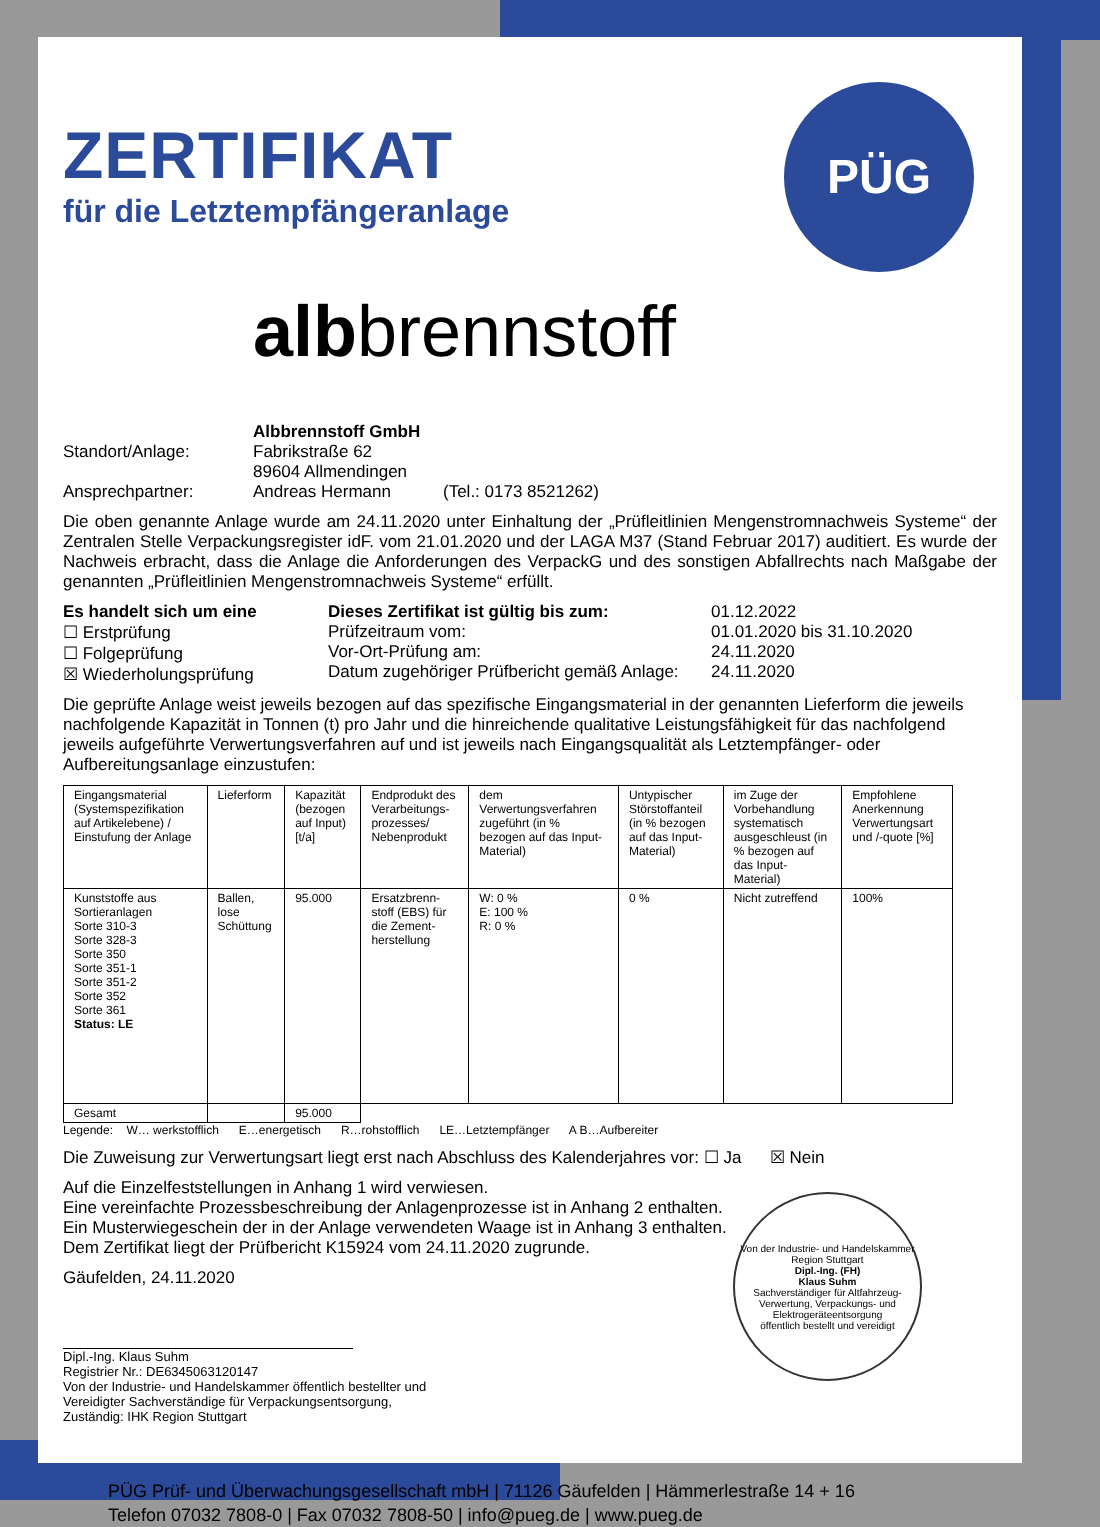PÜG
ZERTIFIKAT
für die Letztempfängeranlage
albbrennstoff
Albbrennstoff GmbH
Standort/Anlage: Fabrikstraße 62
89604 Allmendingen
Ansprechpartner: Andreas Hermann (Tel.: 0173 8521262)
Die oben genannte Anlage wurde am 24.11.2020 unter Einhaltung der „Prüfleitlinien Mengenstromnachweis Systeme“ der Zentralen Stelle Verpackungsregister idF. vom 21.01.2020 und der LAGA M37 (Stand Februar 2017) auditiert. Es wurde der Nachweis erbracht, dass die Anlage die Anforderungen des VerpackG und des sonstigen Abfallrechts nach Maßgabe der genannten „Prüfleitlinien Mengenstromnachweis Systeme“ erfüllt.
Es handelt sich um eine
☐ Erstprüfung
☐ Folgeprüfung
☒ Wiederholungsprüfung
Dieses Zertifikat ist gültig bis zum:
Prüfzeitraum vom:
Vor-Ort-Prüfung am:
Datum zugehöriger Prüfbericht gemäß Anlage:
01.12.2022
01.01.2020 bis 31.10.2020
24.11.2020
24.11.2020
Die geprüfte Anlage weist jeweils bezogen auf das spezifische Eingangsmaterial in der genannten Lieferform die jeweils nachfolgende Kapazität in Tonnen (t) pro Jahr und die hinreichende qualitative Leistungsfähigkeit für das nachfolgend jeweils aufgeführte Verwertungsverfahren auf und ist jeweils nach Eingangsqualität als Letztempfänger- oder Aufbereitungsanlage einzustufen:
| Eingangsmaterial (Systemspezifikation auf Artikelebene) / Einstufung der Anlage | Lieferform | Kapazität (bezogen auf Input) [t/a] | Endprodukt des Verarbeitungs-prozesses/ Nebenprodukt | dem Verwertungsverfahren zugeführt (in % bezogen auf das Input-Material) | Untypischer Störstoffanteil (in % bezogen auf das Input-Material) | im Zuge der Vorbehandlung systematisch ausgeschleust (in % bezogen auf das Input-Material) | Empfohlene Anerkennung Verwertungsart und /-quote [%] |
| Kunststoffe aus Sortieranlagen Sorte 310-3 Sorte 328-3 Sorte 350 Sorte 351-1 Sorte 351-2 Sorte 352 Sorte 361 Status: LE | Ballen, lose Schüttung | 95.000 | Ersatzbrenn-stoff (EBS) für die Zement-herstellung | W: 0 % E: 100 % R: 0 % | 0 % | Nicht zutreffend | 100% |
| Gesamt | | 95.000 | | | | | |
Legende: W… werkstofflich E…energetisch R…rohstofflich LE…Letztempfänger A B…Aufbereiter
Die Zuweisung zur Verwertungsart liegt erst nach Abschluss des Kalenderjahres vor: ☐ Ja ☒ Nein
Auf die Einzelfeststellungen in Anhang 1 wird verwiesen.
Eine vereinfachte Prozessbeschreibung der Anlagenprozesse ist in Anhang 2 enthalten.
Ein Musterwiegeschein der in der Anlage verwendeten Waage ist in Anhang 3 enthalten.
Dem Zertifikat liegt der Prüfbericht K15924 vom 24.11.2020 zugrunde.
Gäufelden, 24.11.2020
Dipl.-Ing. Klaus Suhm
Registrier Nr.: DE6345063120147
Von der Industrie- und Handelskammer öffentlich bestellter und
Vereidigter Sachverständige für Verpackungsentsorgung,
Zuständig: IHK Region Stuttgart
Von der Industrie- und Handelskammer Region Stuttgart
Dipl.-Ing. (FH)
Klaus Suhm
Sachverständiger für Altfahrzeug-Verwertung, Verpackungs- und Elektrogeräteentsorgung
öffentlich bestellt und vereidigt
PÜG Prüf- und Überwachungsgesellschaft mbH | 71126 Gäufelden | Hämmerlestraße 14 + 16
Telefon 07032 7808-0 | Fax 07032 7808-50 | info@pueg.de | www.pueg.de